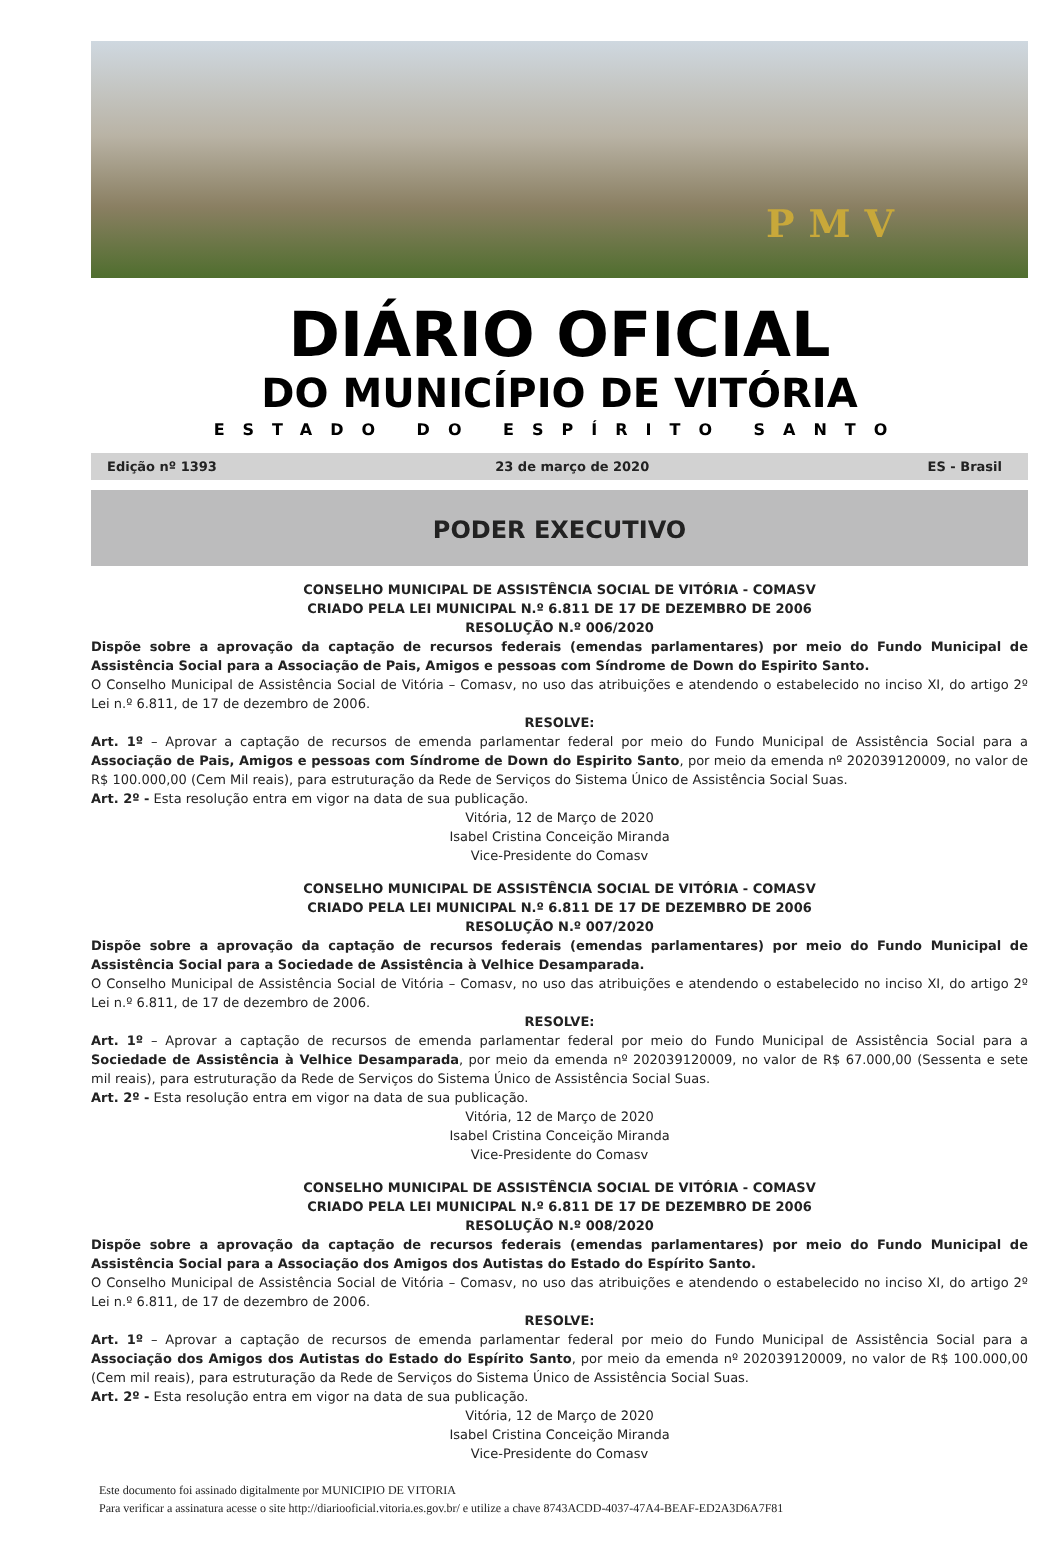PMV
DIÁRIO OFICIAL
DO MUNICÍPIO DE VITÓRIA
ESTADO DO ESPÍRITO SANTO
Edição nº 1393 23 de março de 2020 ES - Brasil
PODER EXECUTIVO
CONSELHO MUNICIPAL DE ASSISTÊNCIA SOCIAL DE VITÓRIA - COMASV
CRIADO PELA LEI MUNICIPAL N.º 6.811 DE 17 DE DEZEMBRO DE 2006
RESOLUÇÃO N.º 006/2020
Dispõe sobre a aprovação da captação de recursos federais (emendas parlamentares) por meio do Fundo Municipal de Assistência Social para a Associação de Pais, Amigos e pessoas com Síndrome de Down do Espirito Santo.
O Conselho Municipal de Assistência Social de Vitória – Comasv, no uso das atribuições e atendendo o estabelecido no inciso XI, do artigo 2º Lei n.º 6.811, de 17 de dezembro de 2006.
RESOLVE:
Art. 1º – Aprovar a captação de recursos de emenda parlamentar federal por meio do Fundo Municipal de Assistência Social para a Associação de Pais, Amigos e pessoas com Síndrome de Down do Espirito Santo, por meio da emenda nº 202039120009, no valor de R$ 100.000,00 (Cem Mil reais), para estruturação da Rede de Serviços do Sistema Único de Assistência Social Suas.
Art. 2º - Esta resolução entra em vigor na data de sua publicação.
Vitória, 12 de Março de 2020
Isabel Cristina Conceição Miranda
Vice-Presidente do Comasv
CONSELHO MUNICIPAL DE ASSISTÊNCIA SOCIAL DE VITÓRIA - COMASV
CRIADO PELA LEI MUNICIPAL N.º 6.811 DE 17 DE DEZEMBRO DE 2006
RESOLUÇÃO N.º 007/2020
Dispõe sobre a aprovação da captação de recursos federais (emendas parlamentares) por meio do Fundo Municipal de Assistência Social para a Sociedade de Assistência à Velhice Desamparada.
O Conselho Municipal de Assistência Social de Vitória – Comasv, no uso das atribuições e atendendo o estabelecido no inciso XI, do artigo 2º Lei n.º 6.811, de 17 de dezembro de 2006.
RESOLVE:
Art. 1º – Aprovar a captação de recursos de emenda parlamentar federal por meio do Fundo Municipal de Assistência Social para a Sociedade de Assistência à Velhice Desamparada, por meio da emenda nº 202039120009, no valor de R$ 67.000,00 (Sessenta e sete mil reais), para estruturação da Rede de Serviços do Sistema Único de Assistência Social Suas.
Art. 2º - Esta resolução entra em vigor na data de sua publicação.
Vitória, 12 de Março de 2020
Isabel Cristina Conceição Miranda
Vice-Presidente do Comasv
CONSELHO MUNICIPAL DE ASSISTÊNCIA SOCIAL DE VITÓRIA - COMASV
CRIADO PELA LEI MUNICIPAL N.º 6.811 DE 17 DE DEZEMBRO DE 2006
RESOLUÇÃO N.º 008/2020
Dispõe sobre a aprovação da captação de recursos federais (emendas parlamentares) por meio do Fundo Municipal de Assistência Social para a Associação dos Amigos dos Autistas do Estado do Espírito Santo.
O Conselho Municipal de Assistência Social de Vitória – Comasv, no uso das atribuições e atendendo o estabelecido no inciso XI, do artigo 2º Lei n.º 6.811, de 17 de dezembro de 2006.
RESOLVE:
Art. 1º – Aprovar a captação de recursos de emenda parlamentar federal por meio do Fundo Municipal de Assistência Social para a Associação dos Amigos dos Autistas do Estado do Espírito Santo, por meio da emenda nº 202039120009, no valor de R$ 100.000,00 (Cem mil reais), para estruturação da Rede de Serviços do Sistema Único de Assistência Social Suas.
Art. 2º - Esta resolução entra em vigor na data de sua publicação.
Vitória, 12 de Março de 2020
Isabel Cristina Conceição Miranda
Vice-Presidente do Comasv
Este documento foi assinado digitalmente por MUNICIPIO DE VITORIA
Para verificar a assinatura acesse o site http://diariooficial.vitoria.es.gov.br/ e utilize a chave 8743ACDD-4037-47A4-BEAF-ED2A3D6A7F81